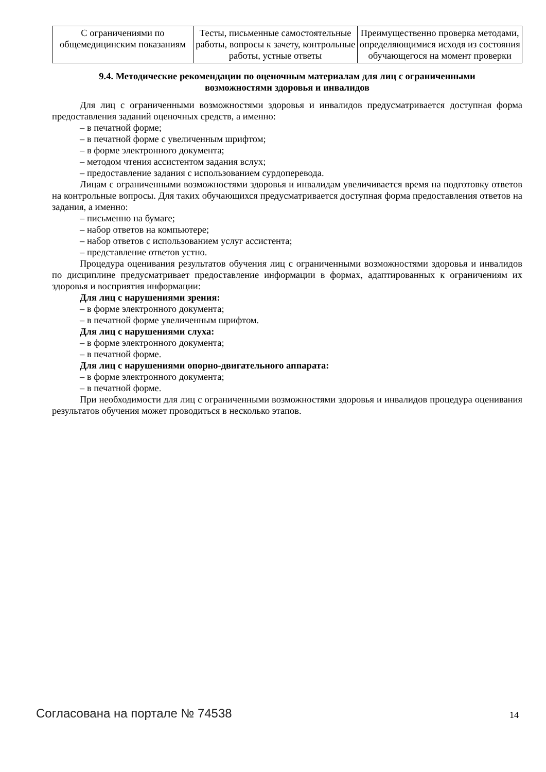| С ограничениями по общемедицинским показаниям | Тесты, письменные самостоятельные работы, вопросы к зачету, контрольные работы, устные ответы | Преимущественно проверка методами, определяющимися исходя из состояния обучающегося на момент проверки |
9.4. Методические рекомендации по оценочным материалам для лиц с ограниченными возможностями здоровья и инвалидов
Для лиц с ограниченными возможностями здоровья и инвалидов предусматривается доступная форма предоставления заданий оценочных средств, а именно:
– в печатной форме;
– в печатной форме с увеличенным шрифтом;
– в форме электронного документа;
– методом чтения ассистентом задания вслух;
– предоставление задания с использованием сурдоперевода.
Лицам с ограниченными возможностями здоровья и инвалидам увеличивается время на подготовку ответов на контрольные вопросы. Для таких обучающихся предусматривается доступная форма предоставления ответов на задания, а именно:
– письменно на бумаге;
– набор ответов на компьютере;
– набор ответов с использованием услуг ассистента;
– представление ответов устно.
Процедура оценивания результатов обучения лиц с ограниченными возможностями здоровья и инвалидов по дисциплине предусматривает предоставление информации в формах, адаптированных к ограничениям их здоровья и восприятия информации:
Для лиц с нарушениями зрения:
– в форме электронного документа;
– в печатной форме увеличенным шрифтом.
Для лиц с нарушениями слуха:
– в форме электронного документа;
– в печатной форме.
Для лиц с нарушениями опорно-двигательного аппарата:
– в форме электронного документа;
– в печатной форме.
При необходимости для лиц с ограниченными возможностями здоровья и инвалидов процедура оценивания результатов обучения может проводиться в несколько этапов.
Согласована на портале № 74538 14